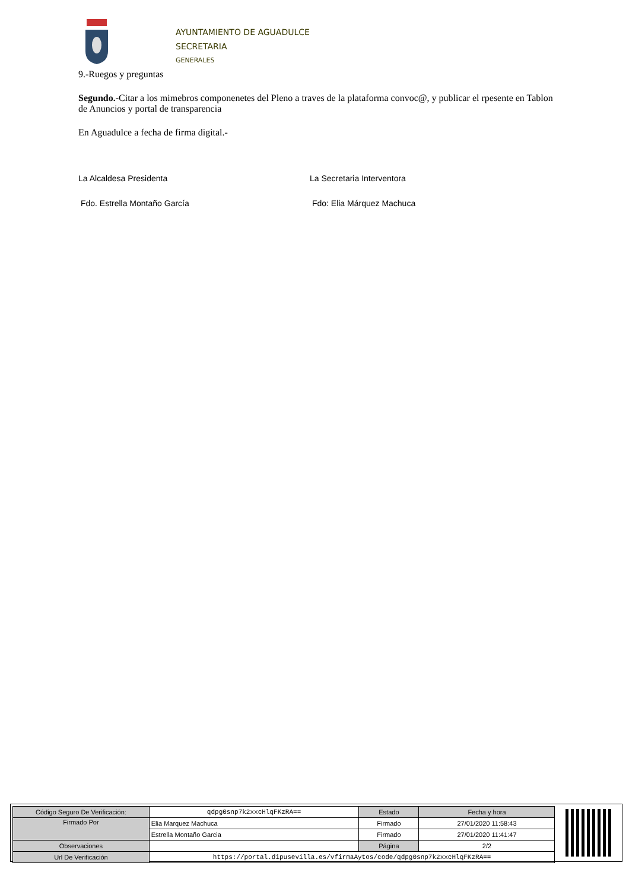AYUNTAMIENTO DE AGUADULCE
SECRETARIA
GENERALES
9.-Ruegos y preguntas
Segundo.-Citar a los mimebros componenetes del Pleno a traves de la plataforma convoc@, y publicar el rpesente en Tablon de Anuncios y portal de transparencia
En Aguadulce a fecha de firma digital.-
La Alcaldesa Presidenta La Secretaria Interventora
Fdo. Estrella Montaño García Fdo: Elia Márquez Machuca
| Código Seguro De Verificación: | qdpg0snp7k2xxcHlqFKzRA== | Estado | Fecha y hora |
| Firmado Por | Elia Marquez Machuca | Firmado | 27/01/2020 11:58:43 |
| | Estrella Montaño Garcia | Firmado | 27/01/2020 11:41:47 |
| Observaciones | | Página | 2/2 |
| Url De Verificación | https://portal.dipusevilla.es/vfirmaAytos/code/qdpg0snp7k2xxcHlqFKzRA== | | |